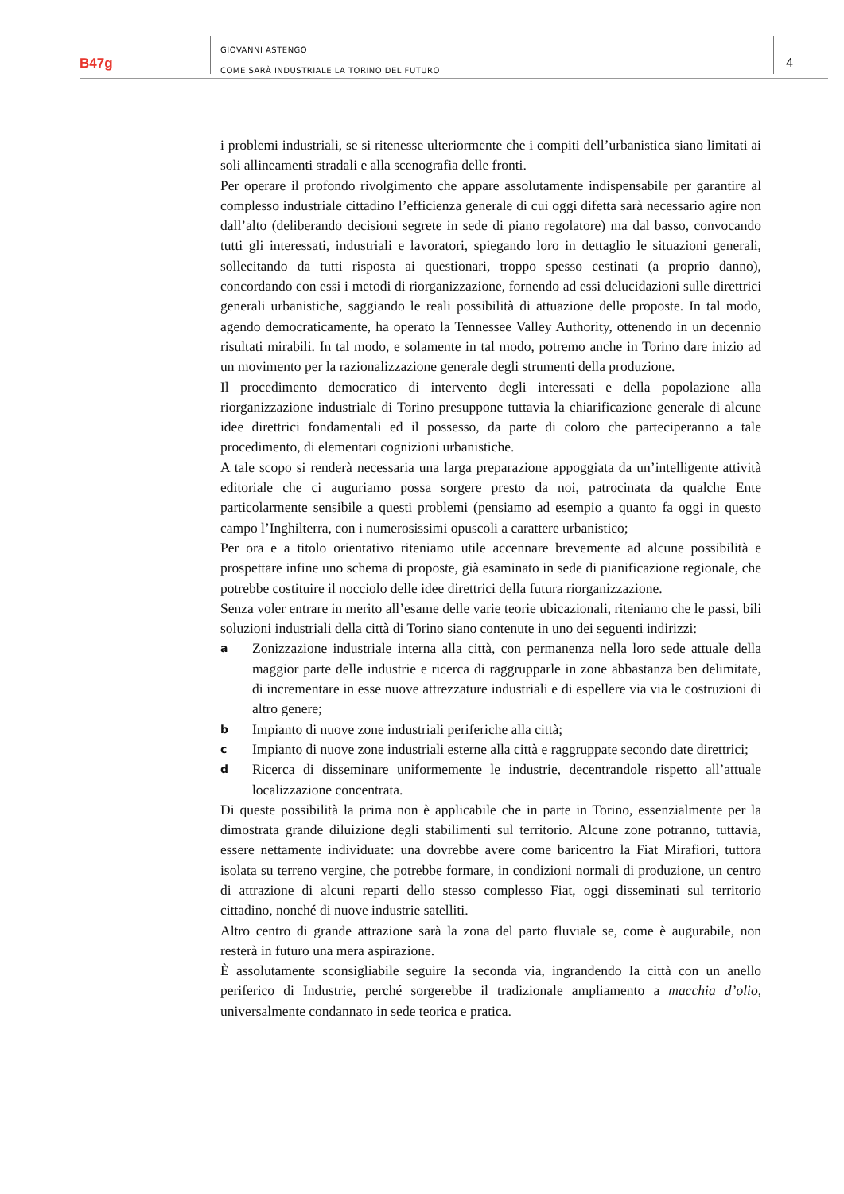B47g
GIOVANNI ASTENGO
COME SARÀ INDUSTRIALE LA TORINO DEL FUTURO
4
i problemi industriali, se si ritenesse ulteriormente che i compiti dell’urbanistica siano limitati ai soli allineamenti stradali e alla scenografia delle fronti.
Per operare il profondo rivolgimento che appare assolutamente indispensabile per garantire al complesso industriale cittadino l’efficienza generale di cui oggi difetta sarà necessario agire non dall’alto (deliberando decisioni segrete in sede di piano regolatore) ma dal basso, convocando tutti gli interessati, industriali e lavoratori, spiegando loro in dettaglio le situazioni generali, sollecitando da tutti risposta ai questionari, troppo spesso cestinati (a proprio danno), concordando con essi i metodi di riorganizzazione, fornendo ad essi delucidazioni sulle direttrici generali urbanistiche, saggiando le reali possibilità di attuazione delle proposte. In tal modo, agendo democraticamente, ha operato la Tennessee Valley Authority, ottenendo in un decennio risultati mirabili. In tal modo, e solamente in tal modo, potremo anche in Torino dare inizio ad un movimento per la razionalizzazione generale degli strumenti della produzione.
Il procedimento democratico di intervento degli interessati e della popolazione alla riorganizzazione industriale di Torino presuppone tuttavia la chiarificazione generale di alcune idee direttrici fondamentali ed il possesso, da parte di coloro che parteciperanno a tale procedimento, di elementari cognizioni urbanistiche.
A tale scopo si renderà necessaria una larga preparazione appoggiata da un’intelligente attività editoriale che ci auguriamo possa sorgere presto da noi, patrocinata da qualche Ente particolarmente sensibile a questi problemi (pensiamo ad esempio a quanto fa oggi in questo campo l’Inghilterra, con i numerosissimi opuscoli a carattere urbanistico;
Per ora e a titolo orientativo riteniamo utile accennare brevemente ad alcune possibilità e prospettare infine uno schema di proposte, già esaminato in sede di pianificazione regionale, che potrebbe costituire il nocciolo delle idee direttrici della futura riorganizzazione.
Senza voler entrare in merito all’esame delle varie teorie ubicazionali, riteniamo che le passi, bili soluzioni industriali della città di Torino siano contenute in uno dei seguenti indirizzi:
a Zonizzazione industriale interna alla città, con permanenza nella loro sede attuale della maggior parte delle industrie e ricerca di raggrupparle in zone abbastanza ben delimitate, di incrementare in esse nuove attrezzature industriali e di espellere via via le costruzioni di altro genere;
b Impianto di nuove zone industriali periferiche alla città;
c Impianto di nuove zone industriali esterne alla città e raggruppate secondo date direttrici;
d Ricerca di disseminare uniformemente le industrie, decentrandole rispetto all’attuale localizzazione concentrata.
Di queste possibilità la prima non è applicabile che in parte in Torino, essenzialmente per la dimostrata grande diluizione degli stabilimenti sul territorio. Alcune zone potranno, tuttavia, essere nettamente individuate: una dovrebbe avere come baricentro la Fiat Mirafiori, tuttora isolata su terreno vergine, che potrebbe formare, in condizioni normali di produzione, un centro di attrazione di alcuni reparti dello stesso complesso Fiat, oggi disseminati sul territorio cittadino, nonché di nuove industrie satelliti.
Altro centro di grande attrazione sarà la zona del parto fluviale se, come è augurabile, non resterà in futuro una mera aspirazione.
È assolutamente sconsigliabile seguire Ia seconda via, ingrandendo Ia città con un anello periferico di Industrie, perché sorgerebbe il tradizionale ampliamento a macchia d’olio, universalmente condannato in sede teorica e pratica.